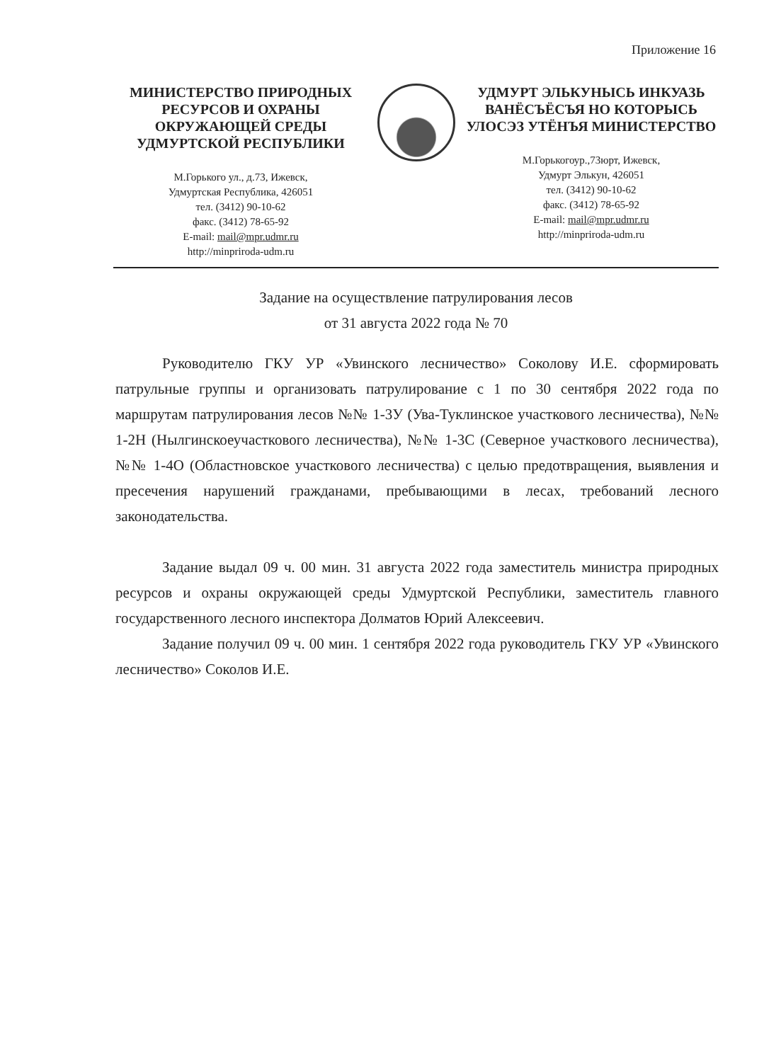Приложение 16
МИНИСТЕРСТВО ПРИРОДНЫХ РЕСУРСОВ И ОХРАНЫ ОКРУЖАЮЩЕЙ СРЕДЫ УДМУРТСКОЙ РЕСПУБЛИКИ
М.Горького ул., д.73, Ижевск,
Удмуртская Республика, 426051
тел. (3412) 90-10-62
факс. (3412) 78-65-92
E-mail: mail@mpr.udmr.ru
http://minpriroda-udm.ru
УДМУРТ ЭЛЬКУНЫСЬ ИНКУАЗЬ ВАНЁСЪЁСЪЯ НО КОТОРЫСЬ УЛОСЭЗ УТЁНЪЯ МИНИСТЕРСТВО
М.Горькогоур.,73юрт, Ижевск,
Удмурт Элькун, 426051
тел. (3412) 90-10-62
факс. (3412) 78-65-92
E-mail: mail@mpr.udmr.ru
http://minpriroda-udm.ru
Задание на осуществление патрулирования лесов
от 31 августа 2022 года № 70
Руководителю ГКУ УР «Увинского лесничество» Соколову И.Е. сформировать патрульные группы и организовать патрулирование с 1 по 30 сентября 2022 года по маршрутам патрулирования лесов №№ 1-3У (Ува-Туклинское участкового лесничества), №№ 1-2Н (Нылгинскоеучасткового лесничества), №№ 1-3С (Северное участкового лесничества), №№ 1-4О (Областновское участкового лесничества) с целью предотвращения, выявления и пресечения нарушений гражданами, пребывающими в лесах, требований лесного законодательства.
Задание выдал 09 ч. 00 мин. 31 августа 2022 года заместитель министра природных ресурсов и охраны окружающей среды Удмуртской Республики, заместитель главного государственного лесного инспектора Долматов Юрий Алексеевич.
Задание получил 09 ч. 00 мин. 1 сентября 2022 года руководитель ГКУ УР «Увинского лесничество» Соколов И.Е.